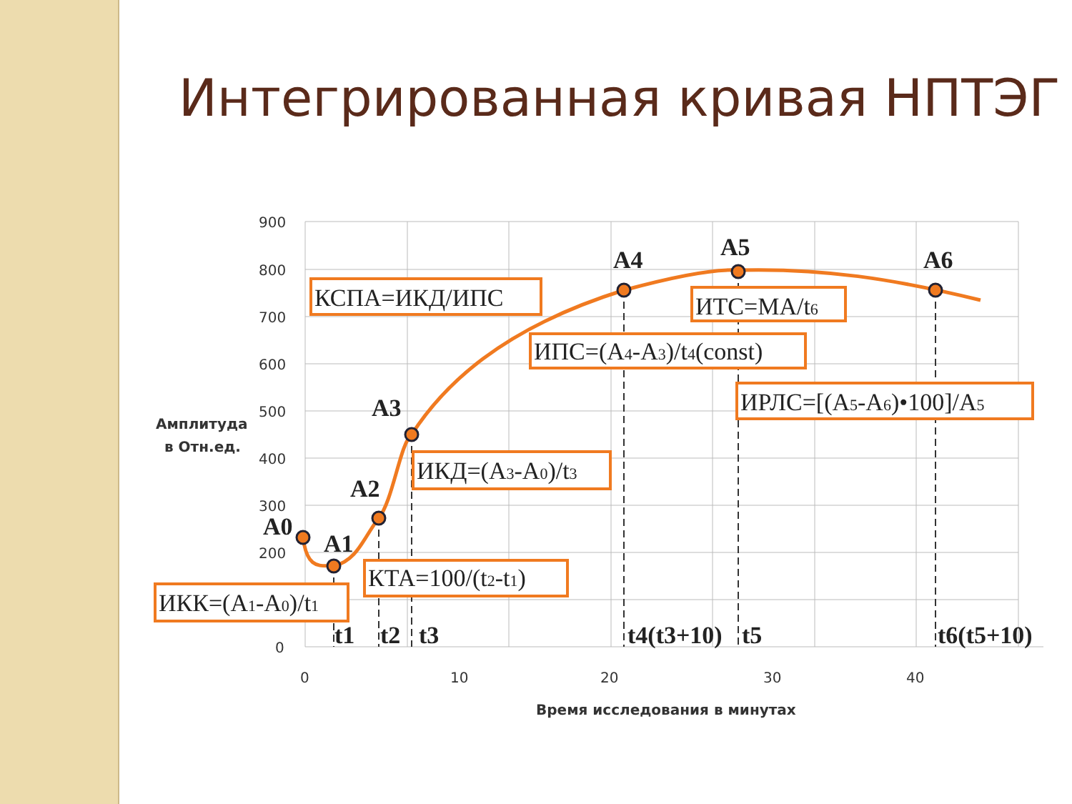Интегрированная кривая НПТЭГ
900
800
700
600
500
400
300
200
0
0
10
20
30
40
Амплитуда
в Отн.ед.
Время исследования в минутах
A0
A1
A2
A3
A4
A5
A6
t1
t2
t3
t4(t3+10)
t5
t6(t5+10)
КСПА=ИКД/ИПС
ИТС=МА/t6
ИПС=(A4-A3)/t4(const)
ИРЛС=[(A5-A6)•100]/A5
ИКД=(A3-A0)/t3
КТА=100/(t2-t1)
ИКК=(A1-A0)/t1